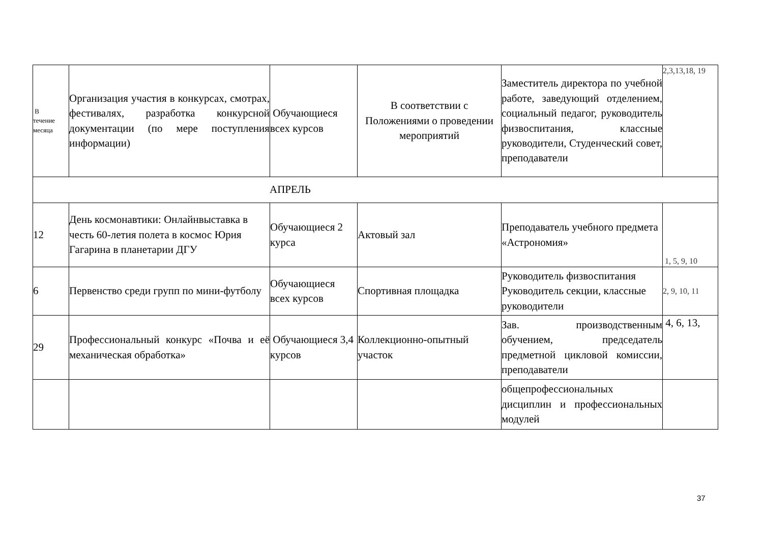| В течение месяца | Организация участия в конкурсах, смотрах, фестивалях, разработка конкурсной документации (по мере поступления информации) | Обучающиеся всех курсов | В соответствии с Положениями о проведении мероприятий | Заместитель директора по учебной работе, заведующий отделением, социальный педагог, руководитель физвоспитания, классные руководители, Студенческий совет, преподаватели | 2,3,13,18, 19 |
| АПРЕЛЬ | | | | | |
| 12 | День космонавтики: Онлайнвыставка в честь 60-летия полета в космос Юрия Гагарина в планетарии ДГУ | Обучающиеся 2 курса | Актовый зал | Преподаватель учебного предмета «Астрономия» | 1, 5, 9, 10 |
| 6 | Первенство среди групп по мини-футболу | Обучающиеся всех курсов | Спортивная площадка | Руководитель физвоспитания Руководитель секции, классные руководители | 2, 9, 10, 11 |
| 29 | Профессиональный конкурс «Почва и её механическая обработка» | Обучающиеся 3,4 курсов | Коллекционно-опытный участок | Зав. производственным обучением, председатель предметной цикловой комиссии, преподаватели | 4, 6, 13, |
| | | | | общепрофессиональных дисциплин и профессиональных модулей | |
37